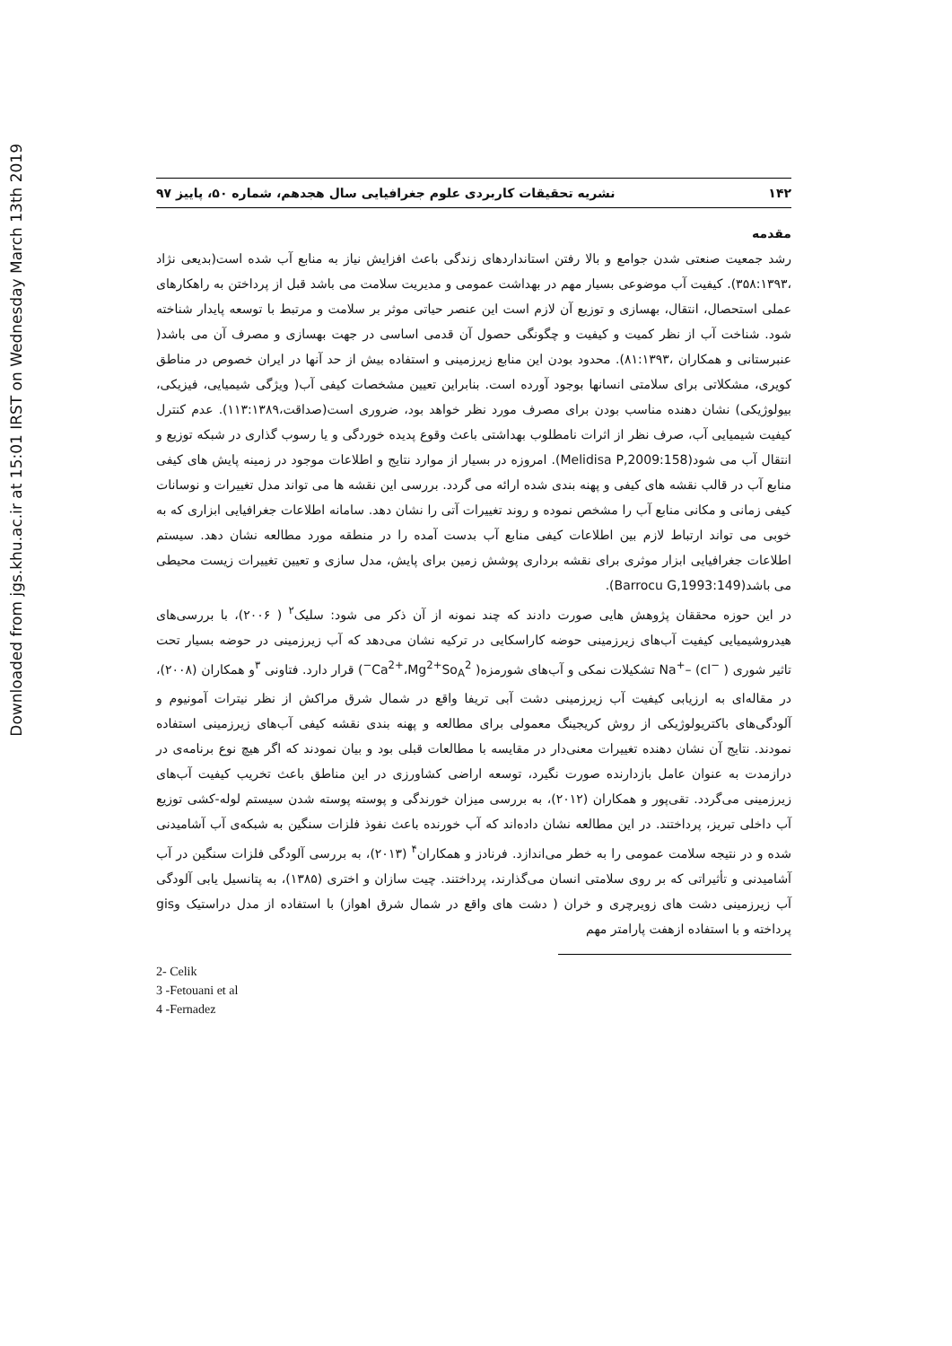Downloaded from jgs.khu.ac.ir at 15:01 IRST on Wednesday March 13th 2019
۱۴۲ نشریه تحقیقات کاربردی علوم جغرافیایی سال هجدهم، شماره ۵۰، پاییز ۹۷
مقدمه
رشد جمعیت صنعتی شدن جوامع و بالا رفتن استانداردهای زندگی باعث افزایش نیاز به منابع آب شده است(بدیعی نژاد ،۳۵۸:۱۳۹۳). کیفیت آب موضوعی بسیار مهم در بهداشت عمومی و مدیریت سلامت می باشد قبل از پرداختن به راهکارهای عملی استحصال، انتقال، بهسازی و توزیع آن لازم است این عنصر حیاتی موثر بر سلامت و مرتبط با توسعه پایدار شناخته شود. شناخت آب از نظر کمیت و کیفیت و چگونگی حصول آن قدمی اساسی در جهت بهسازی و مصرف آن می باشد( عنبرستانی و همکاران ،۸۱:۱۳۹۳). محدود بودن این منابع زیرزمینی و استفاده بیش از حد آنها در ایران خصوص در مناطق کویری، مشکلاتی برای سلامتی انسانها بوجود آورده است. بنابراین تعیین مشخصات کیفی آب( ویژگی شیمیایی، فیزیکی، بیولوژیکی) نشان دهنده مناسب بودن برای مصرف مورد نظر خواهد بود، ضروری است(صداقت،۱۱۳:۱۳۸۹). عدم کنترل کیفیت شیمیایی آب، صرف نظر از اثرات نامطلوب بهداشتی باعث وقوع پدیده خوردگی و یا رسوب گذاری در شبکه توزیع و انتقال آب می شود(Melidisa P,2009:158). امروزه در بسیار از موارد نتایج و اطلاعات موجود در زمینه پایش های کیفی منابع آب در قالب نقشه های کیفی و پهنه بندی شده ارائه می گردد. بررسی این نقشه ها می تواند مدل تغییرات و نوسانات کیفی زمانی و مکانی منابع آب را مشخص نموده و روند تغییرات آتی را نشان دهد. سامانه اطلاعات جغرافیایی ابزاری که به خوبی می تواند ارتباط لازم بین اطلاعات کیفی منابع آب بدست آمده را در منطقه مورد مطالعه نشان دهد. سیستم اطلاعات جغرافیایی ابزار موثری برای نقشه برداری پوشش زمین برای پایش، مدل سازی و تعیین تغییرات زیست محیطی می باشد(Barrocu G,1993:149).
در این حوزه محققان پژوهش هایی صورت دادند که چند نمونه از آن ذکر می شود: سلیک<sup>۲</sup> ( ۲۰۰۶)، با بررسی‌های هیدروشیمیایی کیفیت آب‌های زیرزمینی حوضه کاراسکایی در ترکیه نشان می‌دهد که آب زیرزمینی در حوضه بسیار تحت تاثیر شوری Na<sup>+</sup>– (cl<sup>−</sup> ) تشکیلات نمکی و آب‌های شورمزه( Ca<sup>2+</sup>،Mg<sup>2+</sup>So<sub>A</sub><sup>2−</sup>) قرار دارد. فتاونی <sup>۳</sup>و همکاران (۲۰۰۸)، در مقاله‌ای به ارزیابی کیفیت آب زیرزمینی دشت آبی تریفا واقع در شمال شرق مراکش از نظر نیترات آمونیوم و آلودگی‌های باکتریولوژیکی از روش کریجینگ معمولی برای مطالعه و پهنه بندی نقشه کیفی آب‌های زیرزمینی استفاده نمودند. نتایج آن نشان دهنده تغییرات معنی‌دار در مقایسه با مطالعات قبلی بود و بیان نمودند که اگر هیچ نوع برنامه‌ی در درازمدت به عنوان عامل بازدارنده صورت نگیرد، توسعه اراضی کشاورزی در این مناطق باعث تخریب کیفیت آب‌های زیرزمینی می‌گردد. تقی‌پور و همکاران (۲۰۱۲)، به بررسی میزان خورندگی و پوسته پوسته شدن سیستم لوله-کشی توزیع آب داخلی تبریز، پرداختند. در این مطالعه نشان داده‌اند که آب خورنده باعث نفوذ فلزات سنگین به شبکه‌ی آب آشامیدنی شده و در نتیجه سلامت عمومی را به خطر می‌اندازد. فرنادز و همکاران<sup>۴</sup> (۲۰۱۳)، به بررسی آلودگی فلزات سنگین در آب آشامیدنی و تأثیراتی که بر روی سلامتی انسان می‌گذارند، پرداختند. چیت سازان و اختری (۱۳۸۵)، به پتانسیل یابی آلودگی آب زیرزمینی دشت های زویرچری و خران ( دشت های واقع در شمال شرق اهواز) با استفاده از مدل دراستیک وgis پرداخته و با استفاده ازهفت پارامتر مهم
2- Celik
3 -Fetouani et al
4 -Fernadez